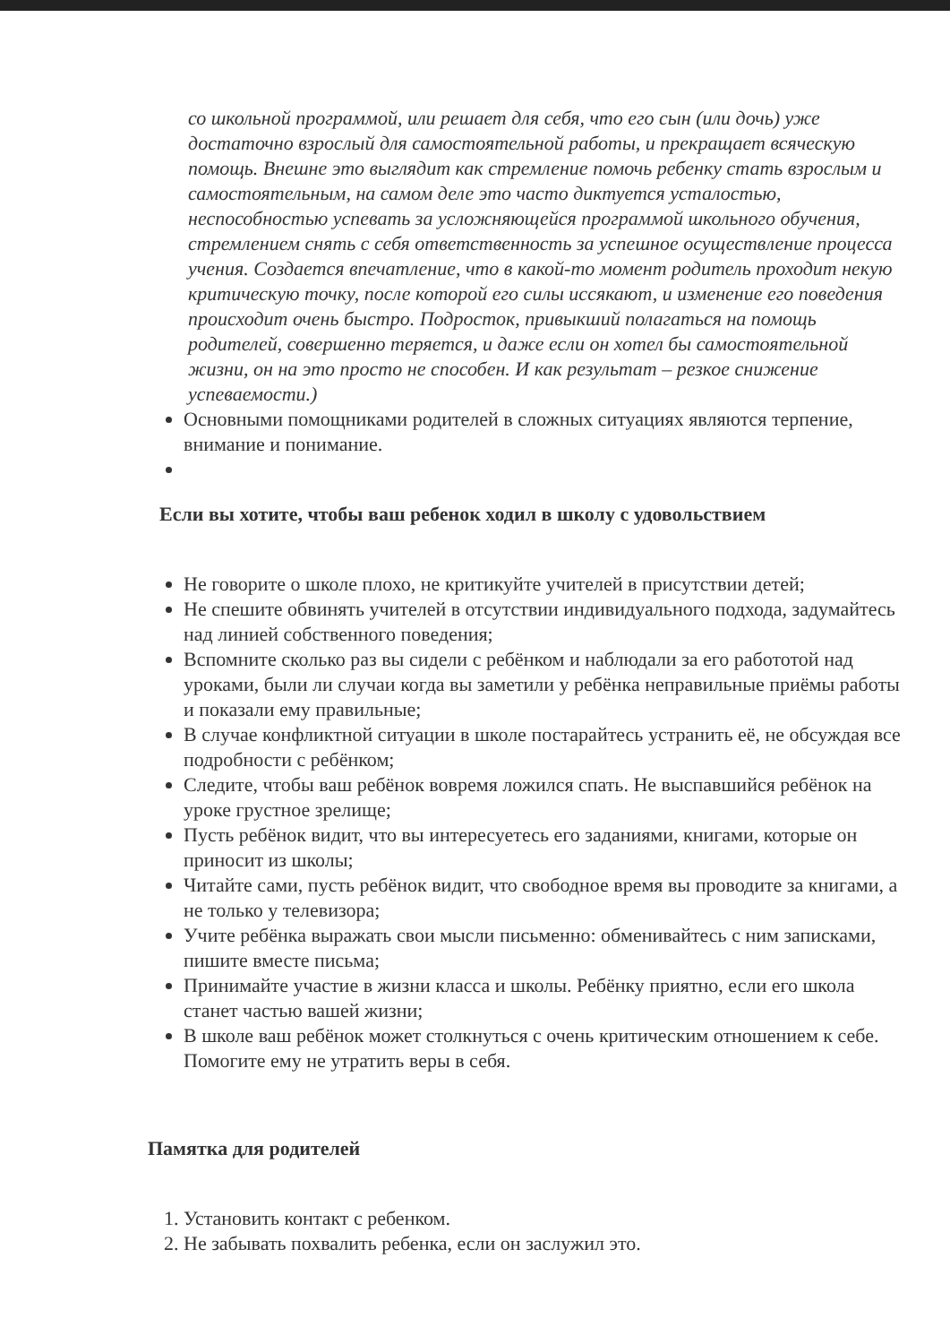со школьной программой, или решает для себя, что его сын (или дочь) уже достаточно взрослый для самостоятельной работы, и прекращает всяческую помощь. Внешне это выглядит как стремление помочь ребенку стать взрослым и самостоятельным, на самом деле это часто диктуется усталостью, неспособностью успевать за усложняющейся программой школьного обучения, стремлением снять с себя ответственность за успешное осуществление процесса учения. Создается впечатление, что в какой-то момент родитель проходит некую критическую точку, после которой его силы иссякают, и изменение его поведения происходит очень быстро. Подросток, привыкший полагаться на помощь родителей, совершенно теряется, и даже если он хотел бы самостоятельной жизни, он на это просто не способен. И как результат – резкое снижение успеваемости.)
Основными помощниками родителей в сложных ситуациях являются терпение, внимание и понимание.
Если вы хотите, чтобы ваш ребенок ходил в школу с удовольствием
Не говорите о школе плохо, не критикуйте учителей в присутствии детей;
Не спешите обвинять учителей в отсутствии индивидуального подхода, задумайтесь над линией собственного поведения;
Вспомните сколько раз вы сидели с ребёнком и наблюдали за его работотой над уроками, были ли случаи когда вы заметили у ребёнка неправильные приёмы работы и показали ему правильные;
В случае конфликтной ситуации в школе постарайтесь устранить её, не обсуждая все подробности с ребёнком;
Следите, чтобы ваш ребёнок вовремя ложился спать. Не выспавшийся ребёнок на уроке грустное зрелище;
Пусть ребёнок видит, что вы интересуетесь его заданиями, книгами, которые он приносит из школы;
Читайте сами, пусть ребёнок видит, что свободное время вы проводите за книгами, а не только у телевизора;
Учите ребёнка выражать свои мысли письменно: обменивайтесь с ним записками, пишите вместе письма;
Принимайте участие в жизни класса и школы. Ребёнку приятно, если его школа станет частью вашей жизни;
В школе ваш ребёнок может столкнуться с очень критическим отношением к себе. Помогите ему не утратить веры в себя.
Памятка для родителей
1. Установить контакт с ребенком.
2. Не забывать похвалить ребенка, если он заслужил это.